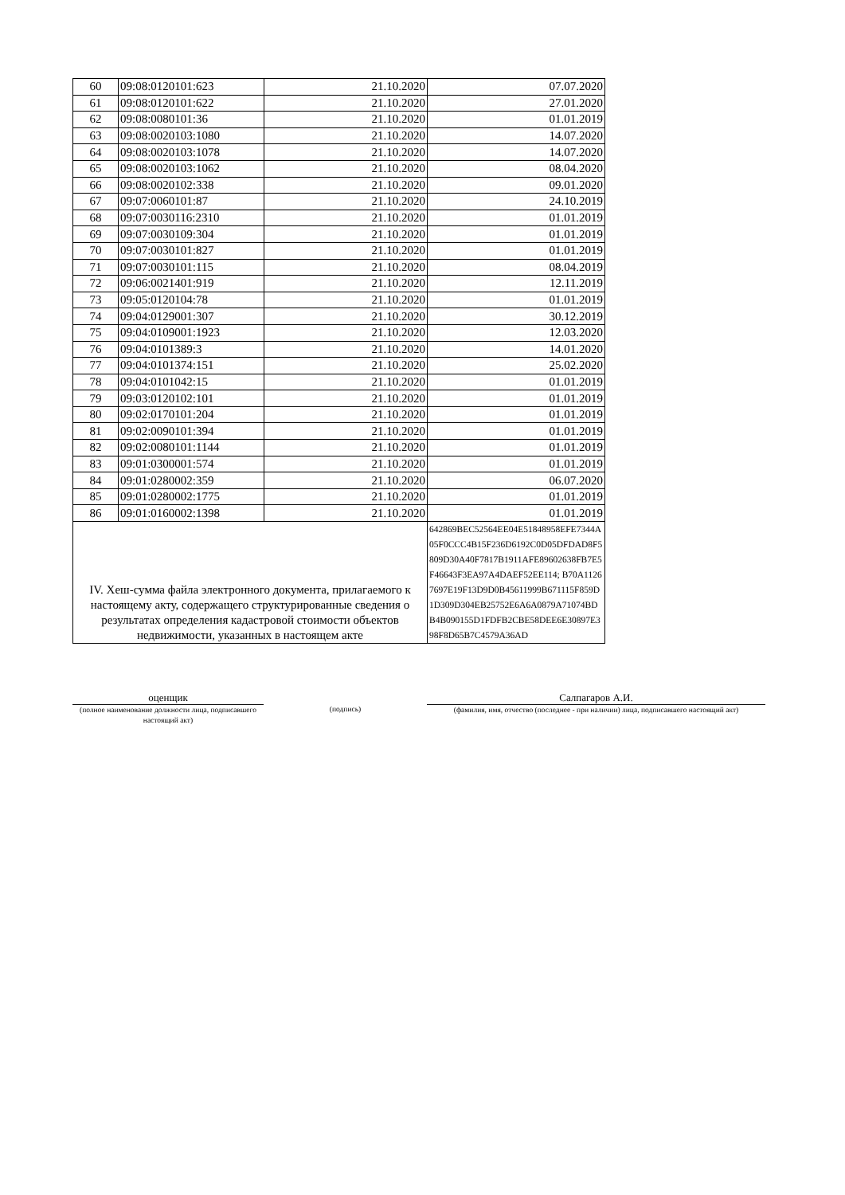| 60 | 09:08:0120101:623 | 21.10.2020 | 07.07.2020 |
| 61 | 09:08:0120101:622 | 21.10.2020 | 27.01.2020 |
| 62 | 09:08:0080101:36 | 21.10.2020 | 01.01.2019 |
| 63 | 09:08:0020103:1080 | 21.10.2020 | 14.07.2020 |
| 64 | 09:08:0020103:1078 | 21.10.2020 | 14.07.2020 |
| 65 | 09:08:0020103:1062 | 21.10.2020 | 08.04.2020 |
| 66 | 09:08:0020102:338 | 21.10.2020 | 09.01.2020 |
| 67 | 09:07:0060101:87 | 21.10.2020 | 24.10.2019 |
| 68 | 09:07:0030116:2310 | 21.10.2020 | 01.01.2019 |
| 69 | 09:07:0030109:304 | 21.10.2020 | 01.01.2019 |
| 70 | 09:07:0030101:827 | 21.10.2020 | 01.01.2019 |
| 71 | 09:07:0030101:115 | 21.10.2020 | 08.04.2019 |
| 72 | 09:06:0021401:919 | 21.10.2020 | 12.11.2019 |
| 73 | 09:05:0120104:78 | 21.10.2020 | 01.01.2019 |
| 74 | 09:04:0129001:307 | 21.10.2020 | 30.12.2019 |
| 75 | 09:04:0109001:1923 | 21.10.2020 | 12.03.2020 |
| 76 | 09:04:0101389:3 | 21.10.2020 | 14.01.2020 |
| 77 | 09:04:0101374:151 | 21.10.2020 | 25.02.2020 |
| 78 | 09:04:0101042:15 | 21.10.2020 | 01.01.2019 |
| 79 | 09:03:0120102:101 | 21.10.2020 | 01.01.2019 |
| 80 | 09:02:0170101:204 | 21.10.2020 | 01.01.2019 |
| 81 | 09:02:0090101:394 | 21.10.2020 | 01.01.2019 |
| 82 | 09:02:0080101:1144 | 21.10.2020 | 01.01.2019 |
| 83 | 09:01:0300001:574 | 21.10.2020 | 01.01.2019 |
| 84 | 09:01:0280002:359 | 21.10.2020 | 06.07.2020 |
| 85 | 09:01:0280002:1775 | 21.10.2020 | 01.01.2019 |
| 86 | 09:01:0160002:1398 | 21.10.2020 | 01.01.2019 |
| IV. Хеш-сумма файла электронного документа, прилагаемого к настоящему акту, содержащего структурированные сведения о результатах определения кадастровой стоимости объектов недвижимости, указанных в настоящем акте | | | 642869BEC52564EE04E51848958EFE7344A05F0CCC4B15F236D6192C0D05DFDAD8F5809D30A40F7817B1911AFE89602638FB7E5F46643F3EA97A4DAEF52EE114; B70A11267697E19F13D9D0B45611999B671115F859D1D309D304EB25752E6A6A0879A71074BDB4B090155D1FDFB2CBE58DEE6E30897E398F8D65B7C4579A36AD |
оценщик
(полное наименование должности лица, подписавшего настоящий акт)
(подпись)
Салпагаров А.И.
(фамилия, имя, отчество (последнее - при наличии) лица, подписавшего настоящий акт)